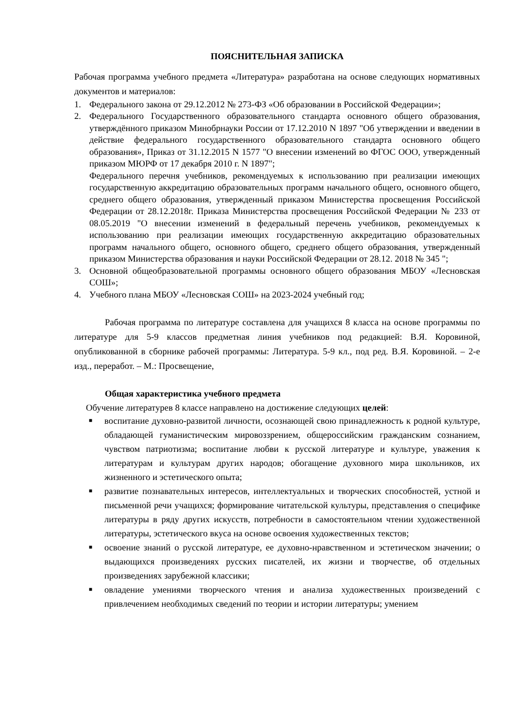ПОЯСНИТЕЛЬНАЯ ЗАПИСКА
Рабочая программа учебного предмета «Литература» разработана на основе следующих нормативных документов и материалов:
1. Федерального закона от 29.12.2012 № 273-ФЗ «Об образовании в Российской Федерации»;
2. Федерального Государственного образовательного стандарта основного общего образования, утверждённого приказом Минобрнауки России от 17.12.2010 N 1897 "Об утверждении и введении в действие федерального государственного образовательного стандарта основного общего образования», Приказ от 31.12.2015 N 1577 "О внесении изменений во ФГОС ООО, утвержденный приказом МЮРФ от 17 декабря 2010 г. N 1897";
Федерального перечня учебников, рекомендуемых к использованию при реализации имеющих государственную аккредитацию образовательных программ начального общего, основного общего, среднего общего образования, утвержденный приказом Министерства просвещения Российской Федерации от 28.12.2018г. Приказа Министерства просвещения Российской Федерации № 233 от 08.05.2019 "О внесении изменений в федеральный перечень учебников, рекомендуемых к использованию при реализации имеющих государственную аккредитацию образовательных программ начального общего, основного общего, среднего общего образования, утвержденный приказом Министерства образования и науки Российской Федерации от 28.12. 2018 № 345 ";
3. Основной общеобразовательной программы основного общего образования МБОУ «Лесновская СОШ»;
4. Учебного плана МБОУ «Лесновская СОШ» на 2023-2024 учебный год;
Рабочая программа по литературе составлена для учащихся 8 класса на основе программы по литературе для 5-9 классов предметная линия учебников под редакцией: В.Я. Коровиной, опубликованной в сборнике рабочей программы: Литература. 5-9 кл., под ред. В.Я. Коровиной. – 2-е изд., переработ. – М.: Просвещение,
Общая характеристика учебного предмета
Обучение литературев 8 классе направлено на достижение следующих целей:
■ воспитание духовно-развитой личности, осознающей свою принадлежность к родной культуре, обладающей гуманистическим мировоззрением, общероссийским гражданским сознанием, чувством патриотизма; воспитание любви к русской литературе и культуре, уважения к литературам и культурам других народов; обогащение духовного мира школьников, их жизненного и эстетического опыта;
■ развитие познавательных интересов, интеллектуальных и творческих способностей, устной и письменной речи учащихся; формирование читательской культуры, представления о специфике литературы в ряду других искусств, потребности в самостоятельном чтении художественной литературы, эстетического вкуса на основе освоения художественных текстов;
■ освоение знаний о русской литературе, ее духовно-нравственном и эстетическом значении; о выдающихся произведениях русских писателей, их жизни и творчестве, об отдельных произведениях зарубежной классики;
■ овладение умениями творческого чтения и анализа художественных произведений с привлечением необходимых сведений по теории и истории литературы; умением